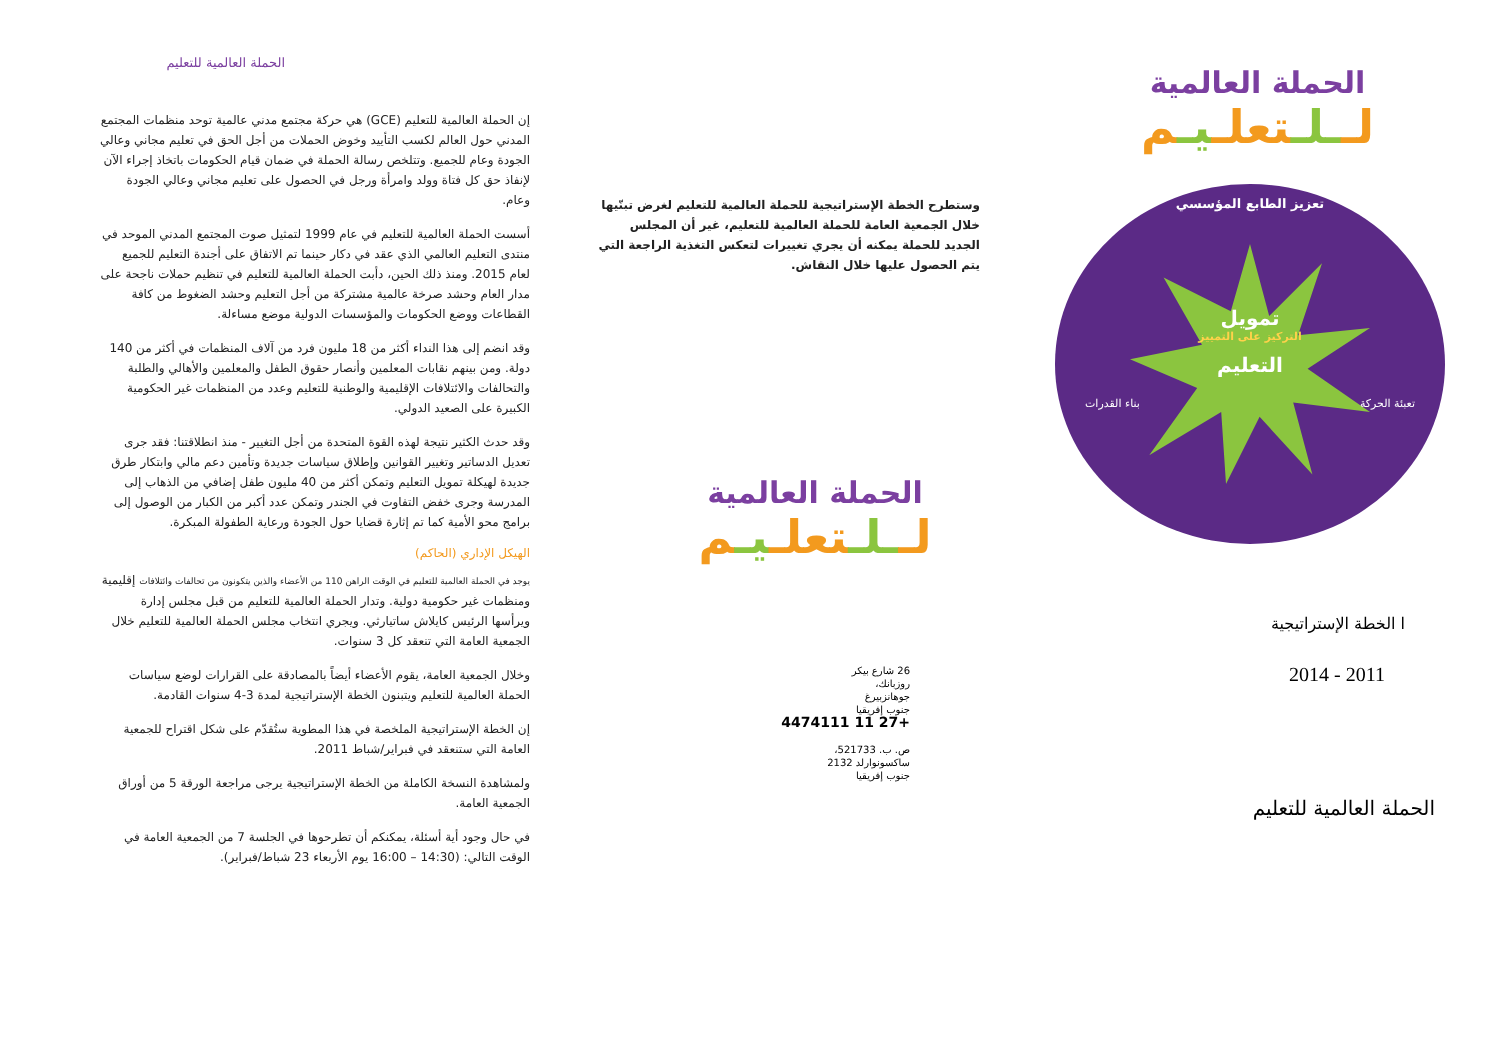الحملة العالمية
لــلـتعلـيـم
تعزيز الطابع المؤسسي
تمويل
التركيز على التمييز
التعليم
تعبئة الحركة بناء القدرات
ا الخطة الإستراتيجية
2011 - 2014
الحملة العالمية للتعليم
وستطرح الخطة الإستراتيجية للحملة العالمية للتعليم لغرض تبنّيها خلال الجمعية العامة للحملة العالمية للتعليم، غير أن المجلس الجديد للحملة يمكنه أن يجري تغييرات لتعكس التغذية الراجعة التي يتم الحصول عليها خلال النقاش.
الحملة العالمية
لــلـتعلـيـم
26 شارع بيكر
روزبانك،
جوهانزبيرغ
جنوب إفريقيا
+27 11 4474111
ص. ب. 521733،
ساكسونوارلد 2132
جنوب إفريقيا
الحملة العالمية للتعليم
إن الحملة العالمية للتعليم (GCE) هي حركة مجتمع مدني عالمية توحد منظمات المجتمع المدني حول العالم لكسب التأييد وخوض الحملات من أجل الحق في تعليم مجاني وعالي الجودة وعام للجميع. وتتلخص رسالة الحملة في ضمان قيام الحكومات باتخاذ إجراء الآن لإنفاذ حق كل فتاة وولد وامرأة ورجل في الحصول على تعليم مجاني وعالي الجودة وعام.
أسست الحملة العالمية للتعليم في عام 1999 لتمثيل صوت المجتمع المدني الموحد في منتدى التعليم العالمي الذي عقد في دكار حينما تم الاتفاق على أجندة التعليم للجميع لعام 2015. ومنذ ذلك الحين، دأبت الحملة العالمية للتعليم في تنظيم حملات ناجحة على مدار العام وحشد صرخة عالمية مشتركة من أجل التعليم وحشد الضغوط من كافة القطاعات ووضع الحكومات والمؤسسات الدولية موضع مساءلة.
وقد انضم إلى هذا النداء أكثر من 18 مليون فرد من آلاف المنظمات في أكثر من 140 دولة. ومن بينهم نقابات المعلمين وأنصار حقوق الطفل والمعلمين والأهالي والطلبة والتحالفات والائتلافات الإقليمية والوطنية للتعليم وعدد من المنظمات غير الحكومية الكبيرة على الصعيد الدولي.
وقد حدث الكثير نتيجة لهذه القوة المتحدة من أجل التغيير - منذ انطلاقتنا: فقد جرى تعديل الدساتير وتغيير القوانين وإطلاق سياسات جديدة وتأمين دعم مالي وابتكار طرق جديدة لهيكلة تمويل التعليم وتمكن أكثر من 40 مليون طفل إضافي من الذهاب إلى المدرسة وجرى خفض التفاوت في الجندر وتمكن عدد أكبر من الكبار من الوصول إلى برامج محو الأمية كما تم إثارة قضايا حول الجودة ورعاية الطفولة المبكرة.
الهيكل الإداري (الحاكم)
يوجد في الحملة العالمية للتعليم في الوقت الراهن 110 من الأعضاء والذين يتكونون من تحالفات وائتلافات إقليمية ومنظمات غير حكومية دولية. وتدار الحملة العالمية للتعليم من قبل مجلس إدارة ويرأسها الرئيس كايلاش ساتيارثي. ويجري انتخاب مجلس الحملة العالمية للتعليم خلال الجمعية العامة التي تنعقد كل 3 سنوات.
وخلال الجمعية العامة، يقوم الأعضاء أيضاً بالمصادقة على القرارات لوضع سياسات الحملة العالمية للتعليم ويتبنون الخطة الإستراتيجية لمدة 3-4 سنوات القادمة.
إن الخطة الإستراتيجية الملخصة في هذا المطوية ستُقدّم على شكل اقتراح للجمعية العامة التي ستنعقد في فبراير/شباط 2011.
ولمشاهدة النسخة الكاملة من الخطة الإستراتيجية يرجى مراجعة الورقة 5 من أوراق الجمعية العامة.
في حال وجود أية أسئلة، يمكنكم أن تطرحوها في الجلسة 7 من الجمعية العامة في الوقت التالي: (14:30 – 16:00 يوم الأربعاء 23 شباط/فبراير).